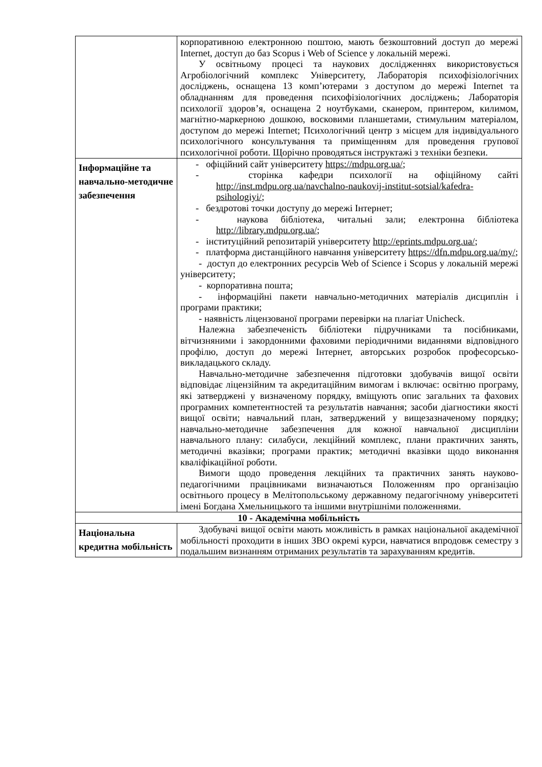| | корпоративною електронною поштою, мають безкоштовний доступ до мережі Internet, доступ до баз Scopus і Web of Science у локальній мережі. У освітньому процесі та наукових дослідженнях використовується Агробіологічний комплекс Університету, Лабораторія психофізіологічних досліджень, оснащена 13 комп’ютерами з доступом до мережі Internet та обладнанням для проведення психофізіологічних досліджень; Лабораторія психології здоров’я, оснащена 2 ноутбуками, сканером, принтером, килимом, магнітно-маркерною дошкою, восковими планшетами, стимульним матеріалом, доступом до мережі Internet; Психологічний центр з місцем для індивідуального психологічного консультування та приміщенням для проведення групової психологічної роботи. Щорічно проводяться інструктажі з техніки безпеки. |
| Інформаційне та навчально-методичне забезпечення | - офіційний сайт університету https://mdpu.org.ua/ ; - сторінка кафедри психології на офіційному сайті http://inst.mdpu.org.ua/navchalno-naukovij-institut-sotsial/kafedra-psihologiyi/ ; - бездротові точки доступу до мережі Інтернет; - наукова бібліотека, читальні зали; електронна бібліотека http://library.mdpu.org.ua/ ; - інституційний репозитарій університету http://eprints.mdpu.org.ua/ ; - платформа дистанційного навчання університету https://dfn.mdpu.org.ua/my/ ; - доступ до електронних ресурсів Web of Science і Scopus у локальній мережі університету; - корпоративна пошта; - інформаційні пакети навчально-методичних матеріалів дисциплін і програми практики; - наявність ліцензованої програми перевірки на плагіат Unicheck. Належна забезпеченість бібліотеки підручниками та посібниками, вітчизняними і закордонними фаховими періодичними виданнями відповідного профілю, доступ до мережі Інтернет, авторських розробок професорсько-викладацького складу. Навчально-методичне забезпечення підготовки здобувачів вищої освіти відповідає ліцензійним та акредитаційним вимогам і включає: освітню програму, які затверджені у визначеному порядку, вміщують опис загальних та фахових програмних компетентностей та результатів навчання; засоби діагностики якості вищої освіти; навчальний план, затверджений у вищезазначеному порядку; навчально-методичне забезпечення для кожної навчальної дисципліни навчального плану: силабуси, лекційний комплекс, плани практичних занять, методичні вказівки; програми практик; методичні вказівки щодо виконання кваліфікаційної роботи. Вимоги щодо проведення лекційних та практичних занять науково-педагогічними працівниками визначаються Положенням про організацію освітнього процесу в Мелітопольському державному педагогічному університеті імені Богдана Хмельницького та іншими внутрішніми положеннями. |
| 10 - Академічна мобільність | |
| Національна кредитна мобільність | Здобувачі вищої освіти мають можливість в рамках національної академічної мобільності проходити в інших ЗВО окремі курси, навчатися впродовж семестру з подальшим визнанням отриманих результатів та зарахуванням кредитів. |